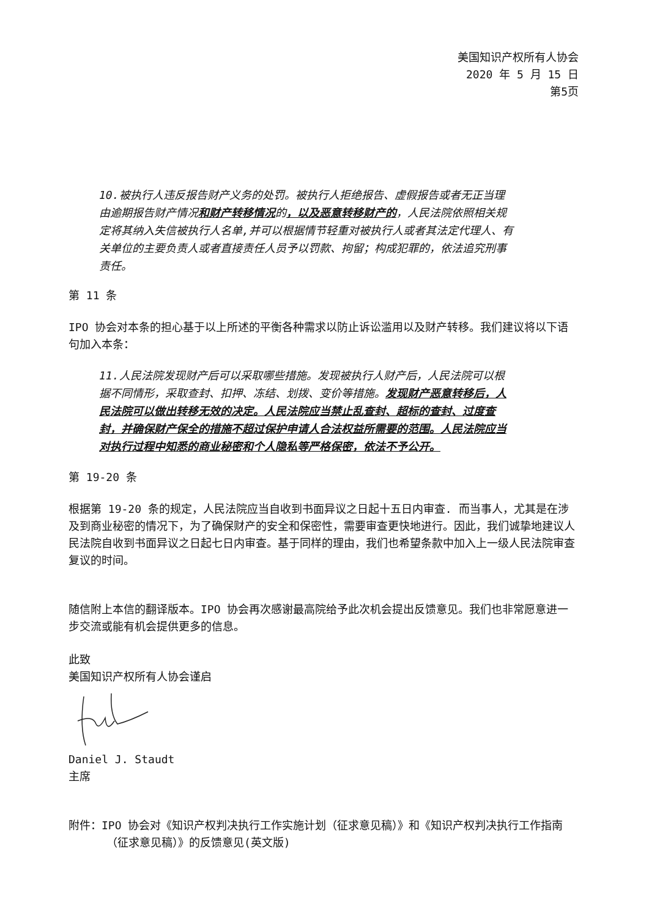美国知识产权所有人协会
2020 年 5 月 15 日
第5页
10.被执行人违反报告财产义务的处罚。被执行人拒绝报告、虚假报告或者无正当理由逾期报告财产情况和财产转移情况的，以及恶意转移财产的，人民法院依照相关规定将其纳入失信被执行人名单,并可以根据情节轻重对被执行人或者其法定代理人、有关单位的主要负责人或者直接责任人员予以罚款、拘留；构成犯罪的，依法追究刑事责任。
第 11 条
IPO 协会对本条的担心基于以上所述的平衡各种需求以防止诉讼滥用以及财产转移。我们建议将以下语句加入本条：
11.人民法院发现财产后可以采取哪些措施。发现被执行人财产后，人民法院可以根据不同情形，采取查封、扣押、冻结、划拨、变价等措施。发现财产恶意转移后，人民法院可以做出转移无效的决定。人民法院应当禁止乱查封、超标的查封、过度查封，并确保财产保全的措施不超过保护申请人合法权益所需要的范围。人民法院应当对执行过程中知悉的商业秘密和个人隐私等严格保密，依法不予公开。
第 19-20 条
根据第 19-20 条的规定，人民法院应当自收到书面异议之日起十五日内审查. 而当事人，尤其是在涉及到商业秘密的情况下，为了确保财产的安全和保密性，需要审查更快地进行。因此，我们诚挚地建议人民法院自收到书面异议之日起七日内审查。基于同样的理由，我们也希望条款中加入上一级人民法院审查复议的时间。
随信附上本信的翻译版本。IPO 协会再次感谢最高院给予此次机会提出反馈意见。我们也非常愿意进一步交流或能有机会提供更多的信息。
此致
美国知识产权所有人协会谨启
Daniel J. Staudt
主席
附件：IPO 协会对《知识产权判决执行工作实施计划（征求意见稿）》和《知识产权判决执行工作指南（征求意见稿）》的反馈意见(英文版)